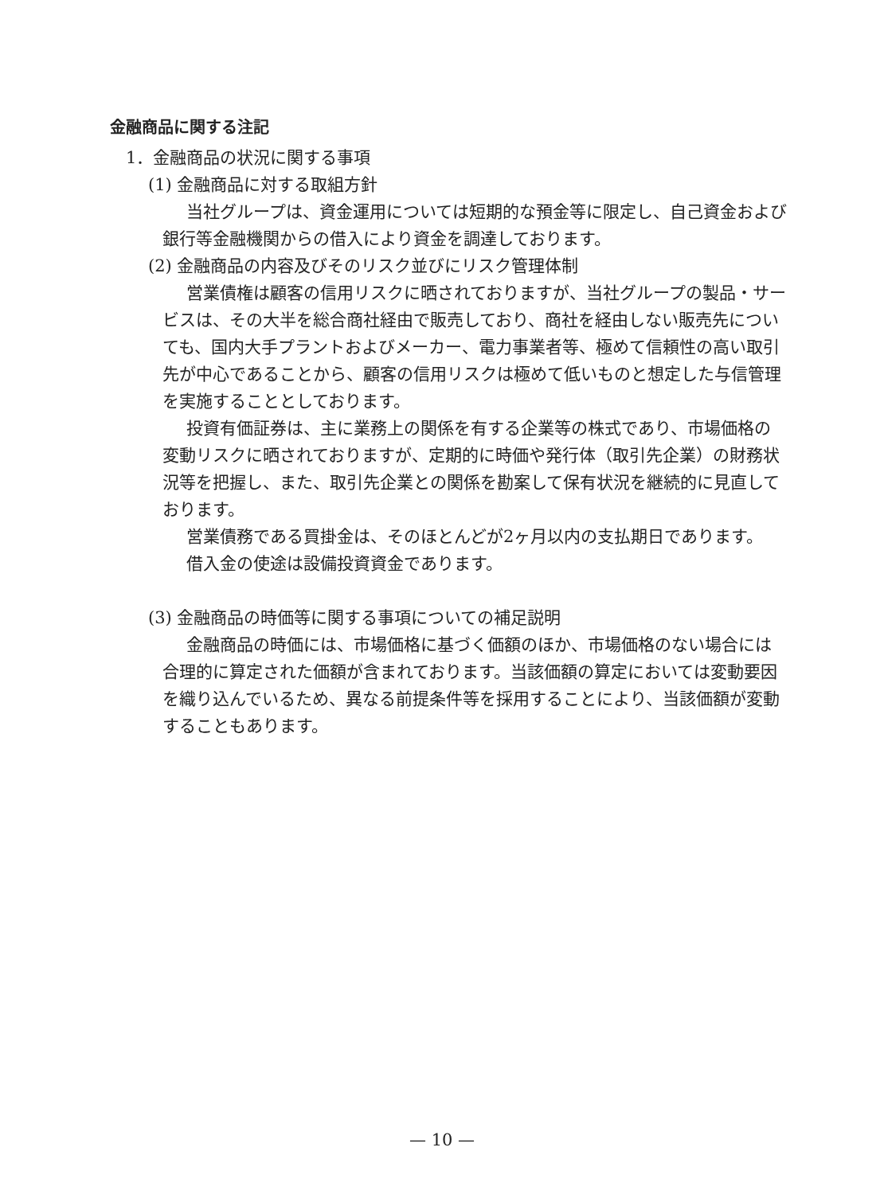金融商品に関する注記
1．金融商品の状況に関する事項
(1) 金融商品に対する取組方針
当社グループは、資金運用については短期的な預金等に限定し、自己資金および銀行等金融機関からの借入により資金を調達しております。
(2) 金融商品の内容及びそのリスク並びにリスク管理体制
営業債権は顧客の信用リスクに晒されておりますが、当社グループの製品・サービスは、その大半を総合商社経由で販売しており、商社を経由しない販売先についても、国内大手プラントおよびメーカー、電力事業者等、極めて信頼性の高い取引先が中心であることから、顧客の信用リスクは極めて低いものと想定した与信管理を実施することとしております。
投資有価証券は、主に業務上の関係を有する企業等の株式であり、市場価格の変動リスクに晒されておりますが、定期的に時価や発行体（取引先企業）の財務状況等を把握し、また、取引先企業との関係を勘案して保有状況を継続的に見直しております。
営業債務である買掛金は、そのほとんどが2ヶ月以内の支払期日であります。
借入金の使途は設備投資資金であります。
(3) 金融商品の時価等に関する事項についての補足説明
金融商品の時価には、市場価格に基づく価額のほか、市場価格のない場合には合理的に算定された価額が含まれております。当該価額の算定においては変動要因を織り込んでいるため、異なる前提条件等を採用することにより、当該価額が変動することもあります。
— 10 —